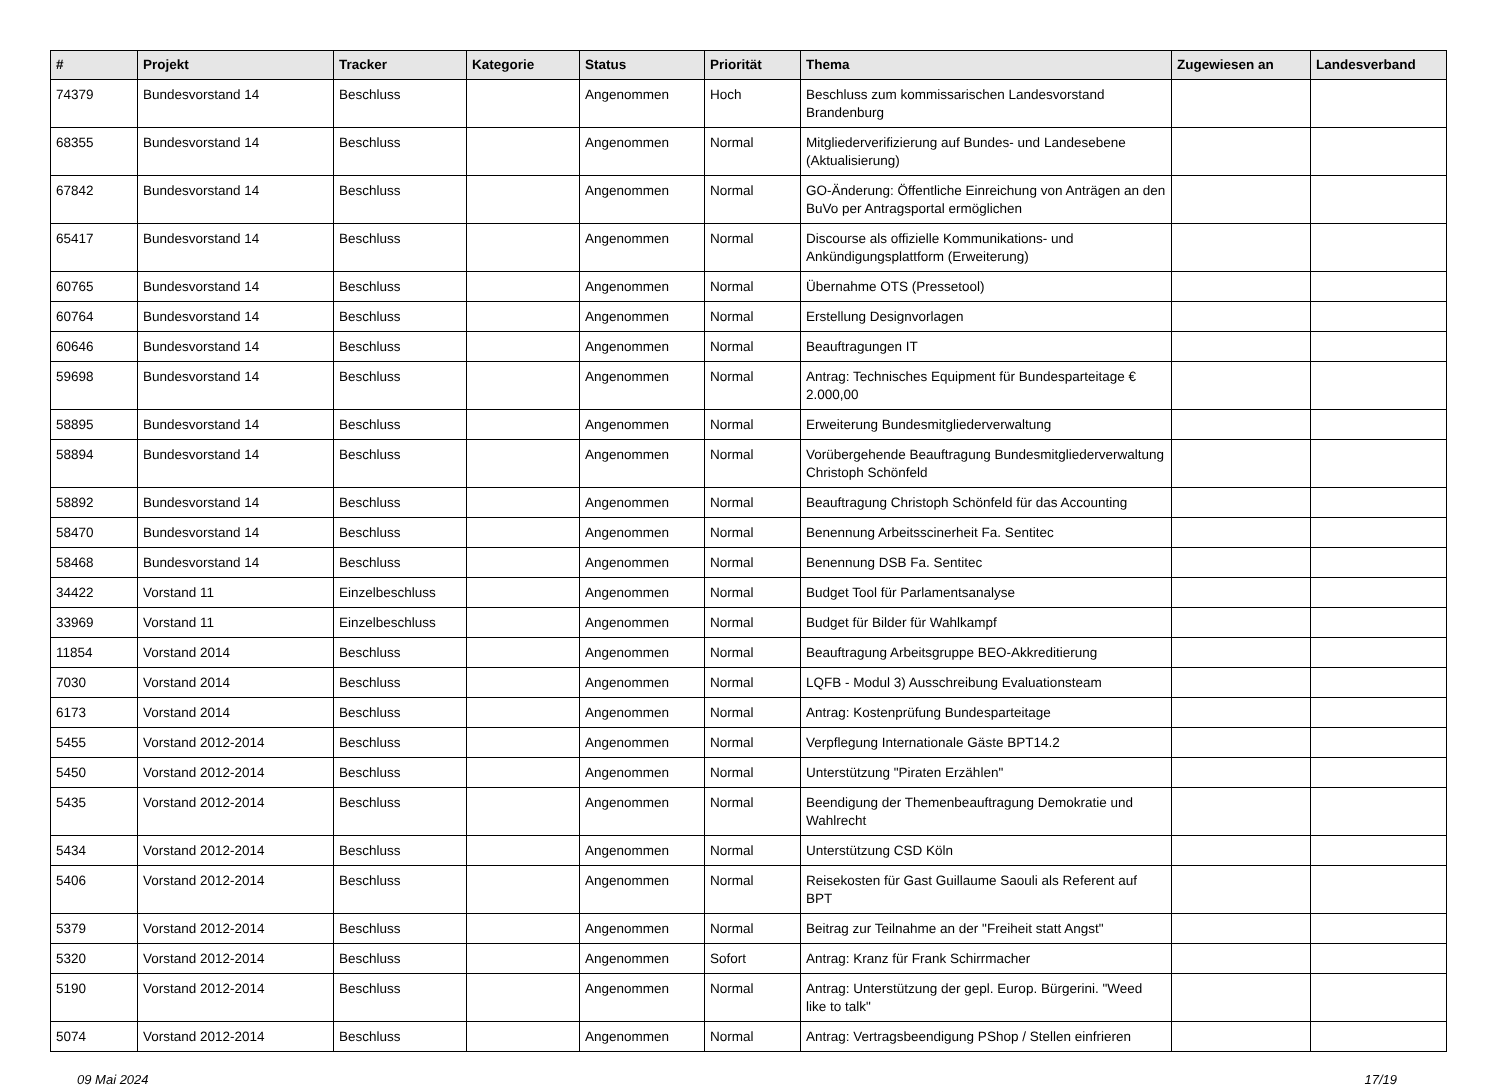| # | Projekt | Tracker | Kategorie | Status | Priorität | Thema | Zugewiesen an | Landesverband |
| --- | --- | --- | --- | --- | --- | --- | --- | --- |
| 74379 | Bundesvorstand 14 | Beschluss | | Angenommen | Hoch | Beschluss zum kommissarischen Landesvorstand Brandenburg | | |
| 68355 | Bundesvorstand 14 | Beschluss | | Angenommen | Normal | Mitgliederverifizierung auf Bundes- und Landesebene (Aktualisierung) | | |
| 67842 | Bundesvorstand 14 | Beschluss | | Angenommen | Normal | GO-Änderung: Öffentliche Einreichung von Anträgen an den BuVo per Antragsportal ermöglichen | | |
| 65417 | Bundesvorstand 14 | Beschluss | | Angenommen | Normal | Discourse als offizielle Kommunikations- und Ankündigungsplattform (Erweiterung) | | |
| 60765 | Bundesvorstand 14 | Beschluss | | Angenommen | Normal | Übernahme OTS (Pressetool) | | |
| 60764 | Bundesvorstand 14 | Beschluss | | Angenommen | Normal | Erstellung Designvorlagen | | |
| 60646 | Bundesvorstand 14 | Beschluss | | Angenommen | Normal | Beauftragungen IT | | |
| 59698 | Bundesvorstand 14 | Beschluss | | Angenommen | Normal | Antrag: Technisches Equipment für Bundesparteitage € 2.000,00 | | |
| 58895 | Bundesvorstand 14 | Beschluss | | Angenommen | Normal | Erweiterung Bundesmitgliederverwaltung | | |
| 58894 | Bundesvorstand 14 | Beschluss | | Angenommen | Normal | Vorübergehende Beauftragung Bundesmitgliederverwaltung Christoph Schönfeld | | |
| 58892 | Bundesvorstand 14 | Beschluss | | Angenommen | Normal | Beauftragung Christoph Schönfeld für das Accounting | | |
| 58470 | Bundesvorstand 14 | Beschluss | | Angenommen | Normal | Benennung Arbeitsscinerheit Fa. Sentitec | | |
| 58468 | Bundesvorstand 14 | Beschluss | | Angenommen | Normal | Benennung DSB Fa. Sentitec | | |
| 34422 | Vorstand 11 | Einzelbeschluss | | Angenommen | Normal | Budget Tool für Parlamentsanalyse | | |
| 33969 | Vorstand 11 | Einzelbeschluss | | Angenommen | Normal | Budget für Bilder für Wahlkampf | | |
| 11854 | Vorstand 2014 | Beschluss | | Angenommen | Normal | Beauftragung Arbeitsgruppe BEO-Akkreditierung | | |
| 7030 | Vorstand 2014 | Beschluss | | Angenommen | Normal | LQFB - Modul 3) Ausschreibung Evaluationsteam | | |
| 6173 | Vorstand 2014 | Beschluss | | Angenommen | Normal | Antrag: Kostenprüfung Bundesparteitage | | |
| 5455 | Vorstand 2012-2014 | Beschluss | | Angenommen | Normal | Verpflegung Internationale Gäste BPT14.2 | | |
| 5450 | Vorstand 2012-2014 | Beschluss | | Angenommen | Normal | Unterstützung "Piraten Erzählen" | | |
| 5435 | Vorstand 2012-2014 | Beschluss | | Angenommen | Normal | Beendigung der Themenbeauftragung Demokratie und Wahlrecht | | |
| 5434 | Vorstand 2012-2014 | Beschluss | | Angenommen | Normal | Unterstützung CSD Köln | | |
| 5406 | Vorstand 2012-2014 | Beschluss | | Angenommen | Normal | Reisekosten für Gast Guillaume Saouli als Referent auf BPT | | |
| 5379 | Vorstand 2012-2014 | Beschluss | | Angenommen | Normal | Beitrag zur Teilnahme an der "Freiheit statt Angst" | | |
| 5320 | Vorstand 2012-2014 | Beschluss | | Angenommen | Sofort | Antrag: Kranz für Frank Schirrmacher | | |
| 5190 | Vorstand 2012-2014 | Beschluss | | Angenommen | Normal | Antrag: Unterstützung der gepl. Europ. Bürgerini. "Weed like to talk" | | |
| 5074 | Vorstand 2012-2014 | Beschluss | | Angenommen | Normal | Antrag: Vertragsbeendigung PShop / Stellen einfrieren | | |
09 Mai 2024 17/19